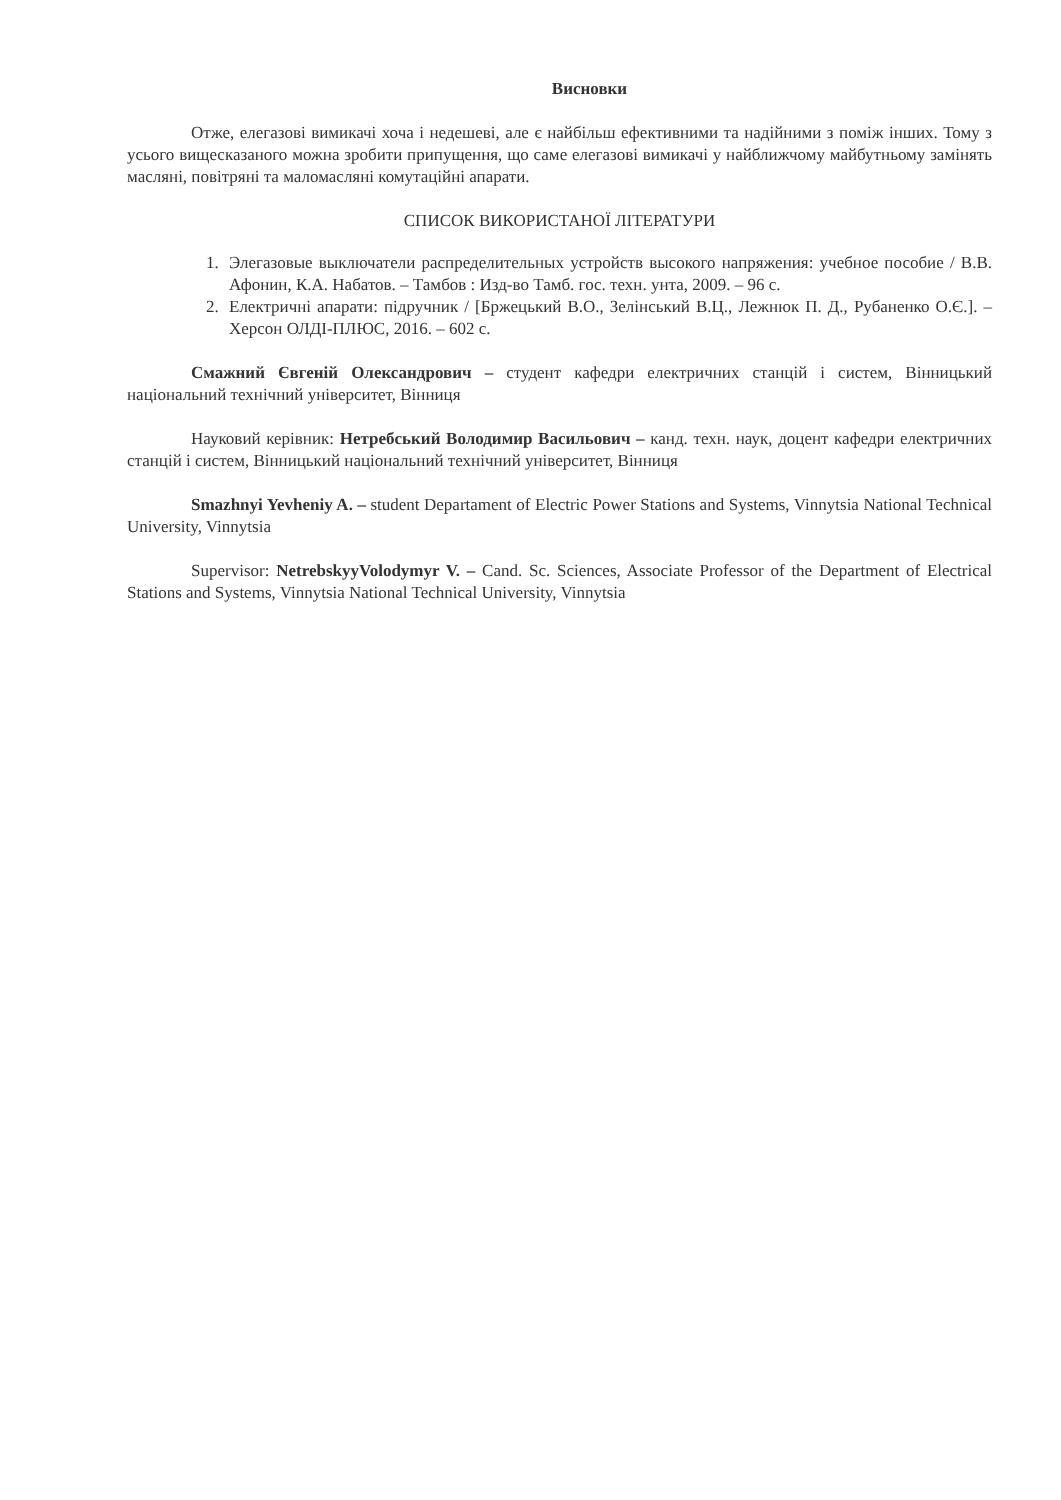Висновки
Отже, елегазові вимикачі хоча і недешеві, але є найбільш ефективними та надійними з поміж інших. Тому з усього вищесказаного можна зробити припущення, що саме елегазові вимикачі у найближчому майбутньому замінять масляні, повітряні та маломасляні комутаційні апарати.
СПИСОК ВИКОРИСТАНОЇ ЛІТЕРАТУРИ
1. Элегазовые выключатели распределительных устройств высокого напряжения: учебное пособие / В.В. Афонин, К.А. Набатов. – Тамбов : Изд-во Тамб. гос. техн. унта, 2009. – 96 с.
2. Електричні апарати: підручник / [Бржецький В.О., Зелінський В.Ц., Лежнюк П. Д., Рубаненко О.Є.]. – Херсон ОЛДІ-ПЛЮС, 2016. – 602 с.
Смажний Євгеній Олександрович – студент кафедри електричних станцій і систем, Вінницький національний технічний університет, Вінниця
Науковий керівник: Нетребський Володимир Васильович – канд. техн. наук, доцент кафедри електричних станцій і систем, Вінницький національний технічний університет, Вінниця
Smazhnyi Yevheniy A. – student Departament of Electric Power Stations and Systems, Vinnytsia National Technical University, Vinnytsia
Supervisor: NetrebskyyVolodymyr V. – Cand. Sc. Sciences, Associate Professor of the Department of Electrical Stations and Systems, Vinnytsia National Technical University, Vinnytsia